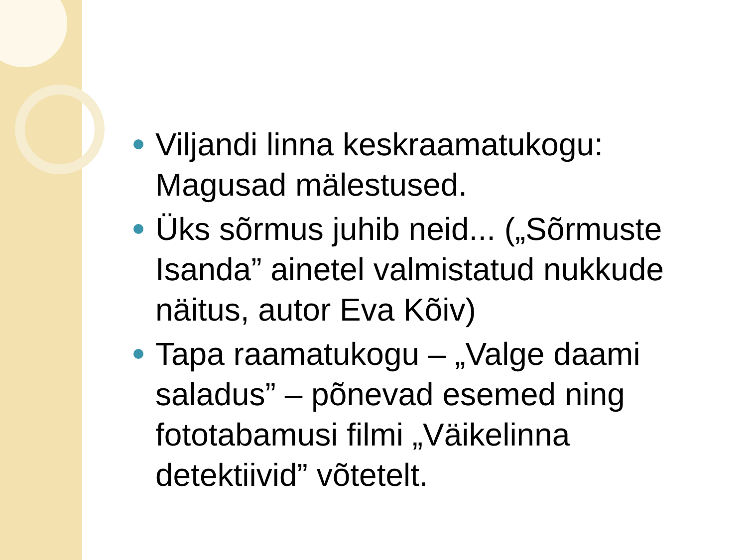Viljandi linna keskraamatukogu: Magusad mälestused.
Üks sõrmus juhib neid... („Sõrmuste Isanda” ainetel valmistatud nukkude näitus, autor Eva Kõiv)
Tapa raamatukogu – „Valge daami saladus” – põnevad esemed ning fototabamusi filmi „Väikelinna detektiivid” võtetelt.